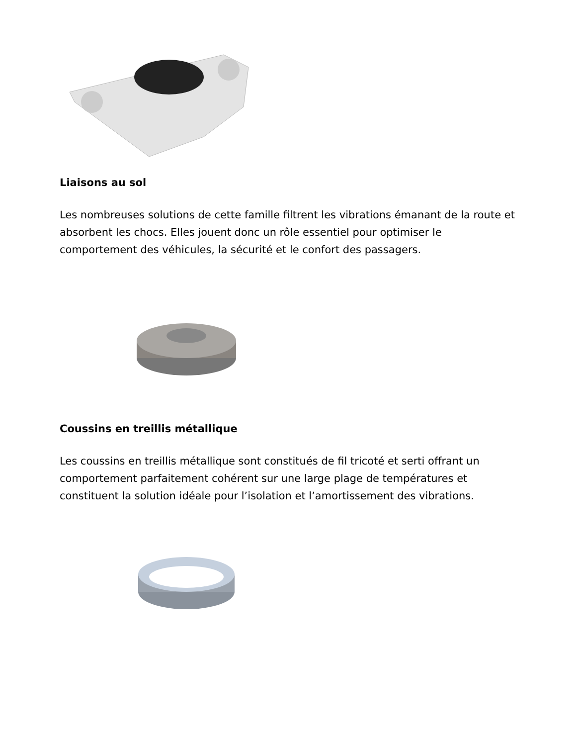Liaisons au sol
Les nombreuses solutions de cette famille filtrent les vibrations émanant de la route et absorbent les chocs. Elles jouent donc un rôle essentiel pour optimiser le comportement des véhicules, la sécurité et le confort des passagers.
Coussins en treillis métallique
Les coussins en treillis métallique sont constitués de fil tricoté et serti offrant un comportement parfaitement cohérent sur une large plage de températures et constituent la solution idéale pour l’isolation et l’amortissement des vibrations.